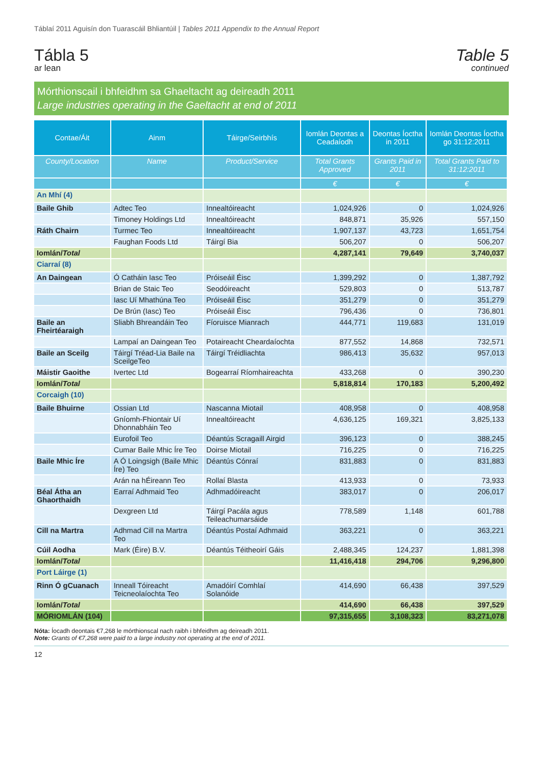Táblaí 2011 Aguisín don Tuarascáil Bhliantúil | Tables 2011 Appendix to the Annual Report
Tábla 5
ar lean
Table 5
continued
Mórthionscail i bhfeidhm sa Ghaeltacht ag deireadh 2011
Large industries operating in the Gaeltacht at end of 2011
| Contae/Áit | Ainm | Táirge/Seirbhís | Iomlán Deontas a Ceadaíodh | Deontas Íoctha in 2011 | Iomlán Deontas Íoctha go 31:12:2011 |
| --- | --- | --- | --- | --- | --- |
| County/Location | Name | Product/Service | Total Grants Approved | Grants Paid in 2011 | Total Grants Paid to 31:12:2011 |
| | | | € | € | € |
| An Mhí (4) | | | | | |
| Baile Ghib | Adtec Teo | Innealtóireacht | 1,024,926 | 0 | 1,024,926 |
| | Timoney Holdings Ltd | Innealtóireacht | 848,871 | 35,926 | 557,150 |
| Ráth Chairn | Turmec Teo | Innealtóireacht | 1,907,137 | 43,723 | 1,651,754 |
| | Faughan Foods Ltd | Táirgí Bia | 506,207 | 0 | 506,207 |
| Iomlán/ Total | | | 4,287,141 | 79,649 | 3,740,037 |
| Ciarraí (8) | | | | | |
| An Daingean | Ó Catháin Iasc Teo | Próiseáil Éisc | 1,399,292 | 0 | 1,387,792 |
| | Brian de Staic Teo | Seodóireacht | 529,803 | 0 | 513,787 |
| | Iasc Uí Mhathúna Teo | Próiseáil Éisc | 351,279 | 0 | 351,279 |
| | De Brún (Iasc) Teo | Próiseáil Éisc | 796,436 | 0 | 736,801 |
| Baile an Fheirtéaraigh | Sliabh Bhreandáin Teo | Fíoruisce Mianrach | 444,771 | 119,683 | 131,019 |
| | Lampaí an Daingean Teo | Potaireacht Cheardaíochta | 877,552 | 14,868 | 732,571 |
| Baile an Sceilg | Táirgí Tréad-Lia Baile na SceilgeTeo | Táirgí Tréidliachta | 986,413 | 35,632 | 957,013 |
| Máistir Gaoithe | Ivertec Ltd | Bogearraí Ríomhaireachta | 433,268 | 0 | 390,230 |
| Iomlán/ Total | | | 5,818,814 | 170,183 | 5,200,492 |
| Corcaigh (10) | | | | | |
| Baile Bhuirne | Ossian Ltd | Nascanna Miotail | 408,958 | 0 | 408,958 |
| | Gníomh-Fhiontair Uí Dhonnabháin Teo | Innealtóireacht | 4,636,125 | 169,321 | 3,825,133 |
| | Eurofoil Teo | Déantús Scragaill Airgid | 396,123 | 0 | 388,245 |
| | Cumar Baile Mhic Íre Teo | Doirse Miotail | 716,225 | 0 | 716,225 |
| Baile Mhic Íre | A Ó Loingsigh (Baile Mhic Íre) Teo | Déantús Cónraí | 831,883 | 0 | 831,883 |
| | Arán na hÉireann Teo | Rollaí Blasta | 413,933 | 0 | 73,933 |
| Béal Átha an Ghaorthaidh | Earraí Adhmaid Teo | Adhmadóireacht | 383,017 | 0 | 206,017 |
| | Dexgreen Ltd | Táirgí Pacála agus Teileachumarsáide | 778,589 | 1,148 | 601,788 |
| Cill na Martra | Adhmad Cill na Martra Teo | Déantús Postaí Adhmaid | 363,221 | 0 | 363,221 |
| Cúil Aodha | Mark (Éire) B.V. | Déantús Téitheoirí Gáis | 2,488,345 | 124,237 | 1,881,398 |
| Iomlán/ Total | | | 11,416,418 | 294,706 | 9,296,800 |
| Port Láirge (1) | | | | | |
| Rinn Ó gCuanach | Inneall Tóireacht Teicneolaíochta Teo | Amadóirí Comhlaí Solanóide | 414,690 | 66,438 | 397,529 |
| Iomlán/ Total | | | 414,690 | 66,438 | 397,529 |
| MÓRIOMLÁN (104) | | | 97,315,655 | 3,108,323 | 83,271,078 |
Nóta: Íocadh deontais €7,268 le mórthionscal nach raibh i bhfeidhm ag deireadh 2011.
Note: Grants of €7,268 were paid to a large industry not operating at the end of 2011.
12